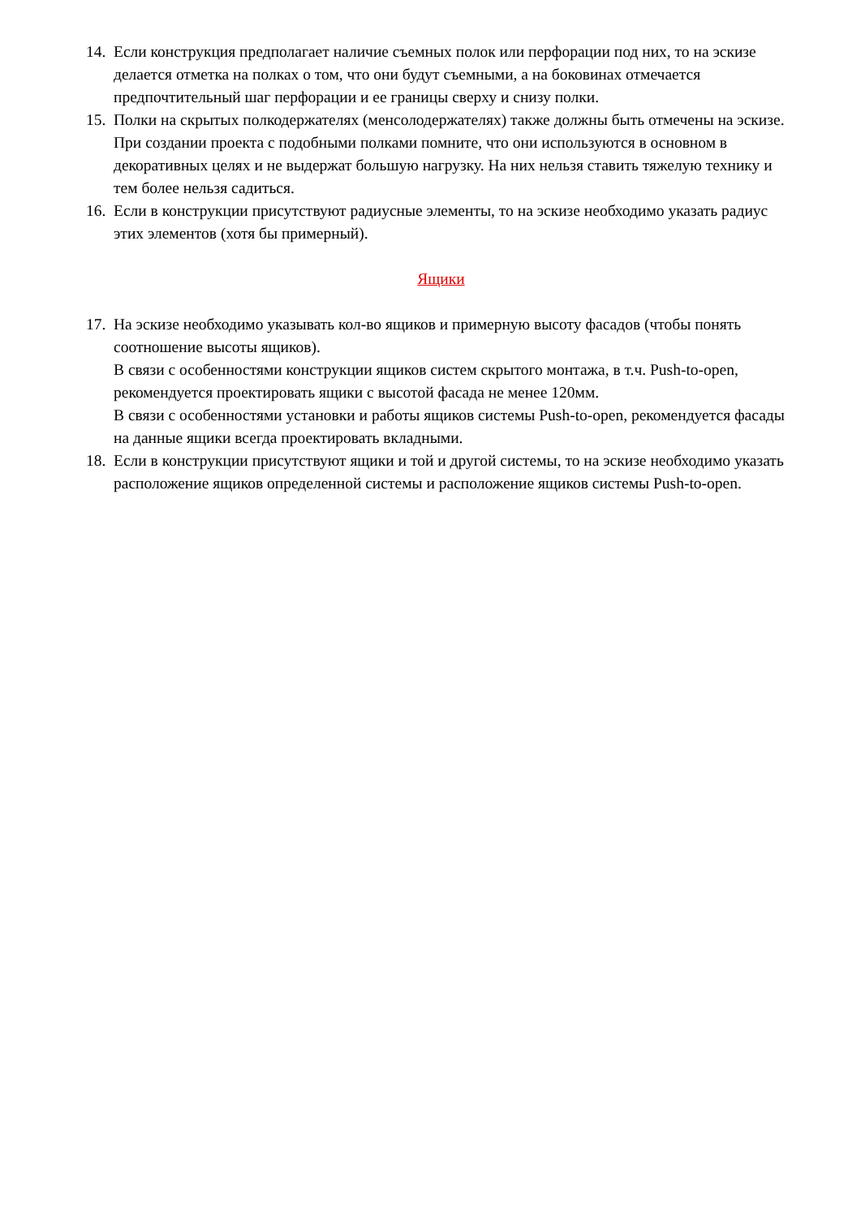14.
Если конструкция предполагает наличие съемных полок или перфорации под них, то на эскизе делается отметка на полках о том, что они будут съемными, а на боковинах отмечается предпочтительный шаг перфорации и ее границы сверху и снизу полки.
15.
Полки на скрытых полкодержателях (менсолодержателях) также должны быть отмечены на эскизе. При создании проекта с подобными полками помните, что они используются в основном в декоративных целях и не выдержат большую нагрузку. На них нельзя ставить тяжелую технику и тем более нельзя садиться.
16.
Если в конструкции присутствуют радиусные элементы, то на эскизе необходимо указать радиус этих элементов (хотя бы примерный).
Ящики
17.
На эскизе необходимо указывать кол-во ящиков и примерную высоту фасадов (чтобы понять соотношение высоты ящиков).
В связи с особенностями конструкции ящиков систем скрытого монтажа, в т.ч. Push-to-open, рекомендуется проектировать ящики с высотой фасада не менее 120мм.
В связи с особенностями установки и работы ящиков системы Push-to-open, рекомендуется фасады на данные ящики всегда проектировать вкладными.
18.
Если в конструкции присутствуют ящики и той и другой системы, то на эскизе необходимо указать расположение ящиков определенной системы и расположение ящиков системы Push-to-open.